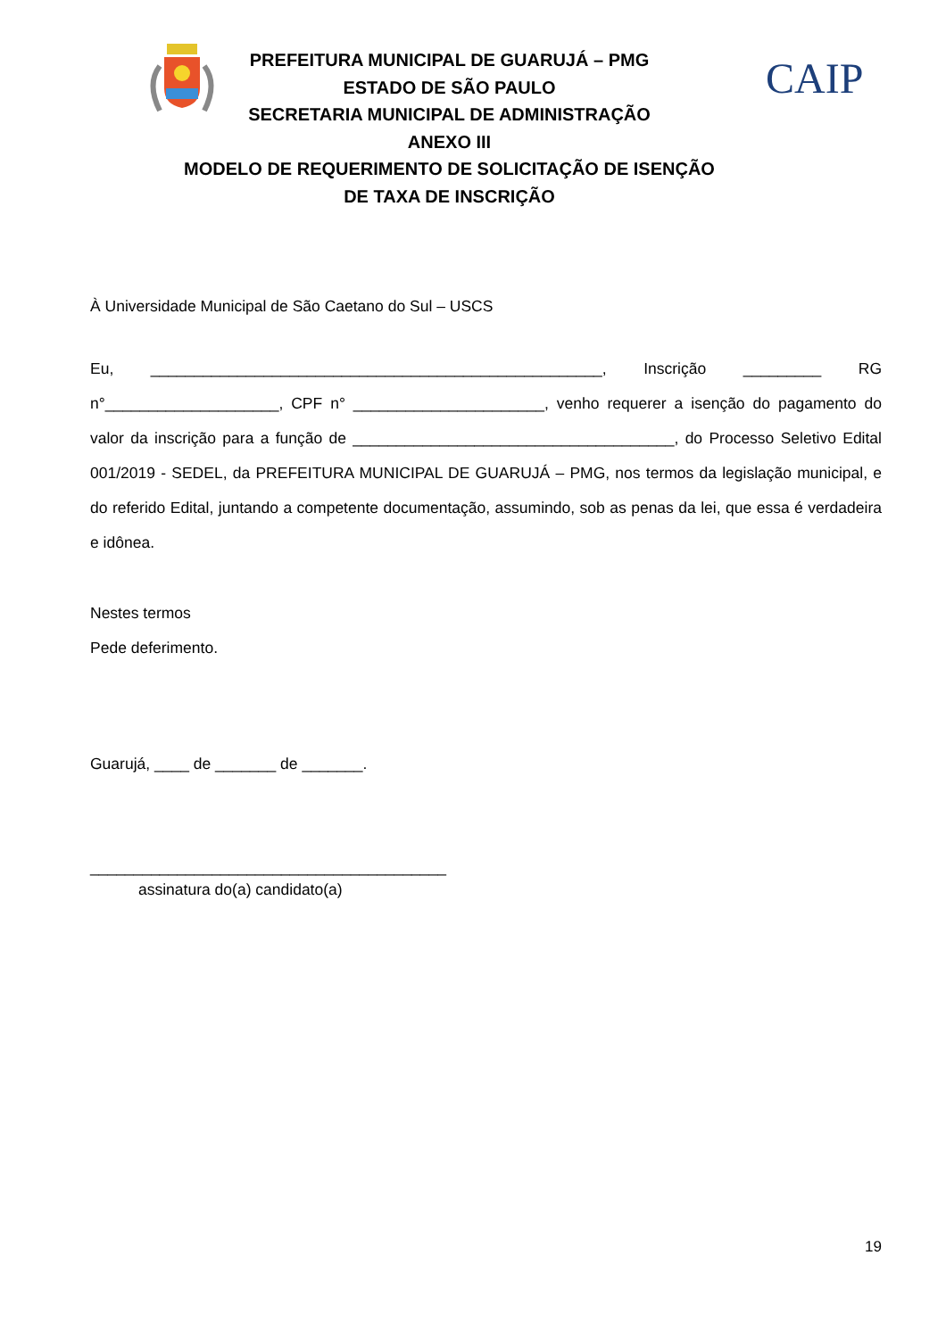PREFEITURA MUNICIPAL DE GUARUJÁ – PMG
ESTADO DE SÃO PAULO
SECRETARIA MUNICIPAL DE ADMINISTRAÇÃO
ANEXO III
MODELO DE REQUERIMENTO DE SOLICITAÇÃO DE ISENÇÃO
DE TAXA DE INSCRIÇÃO
CAIP
À Universidade Municipal de São Caetano do Sul – USCS
Eu, ____________________________________________________, Inscrição _________ RG n°____________________, CPF n° ______________________, venho requerer a isenção do pagamento do valor da inscrição para a função de _____________________________________, do Processo Seletivo Edital 001/2019 - SEDEL, da PREFEITURA MUNICIPAL DE GUARUJÁ – PMG, nos termos da legislação municipal, e do referido Edital, juntando a competente documentação, assumindo, sob as penas da lei, que essa é verdadeira e idônea.
Nestes termos
Pede deferimento.
Guarujá, ____ de _______ de _______.
_________________________________________
assinatura do(a) candidato(a)
19